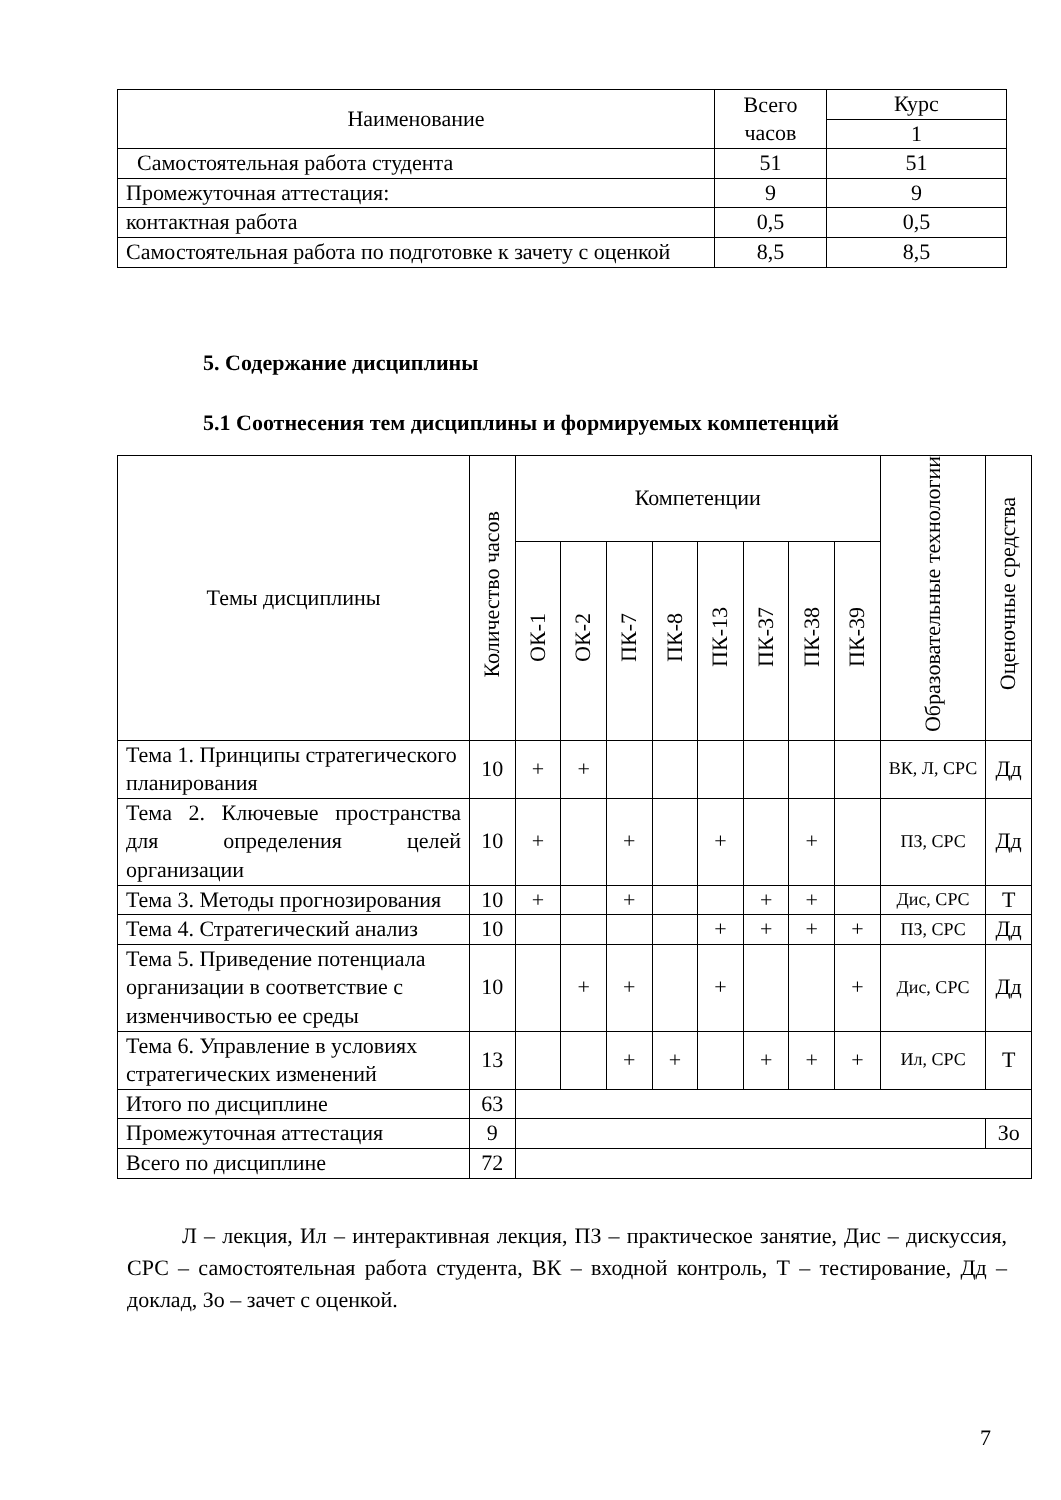| Наименование | Всего часов | Курс |
| --- | --- | --- |
| | | 1 |
| Самостоятельная работа студента | 51 | 51 |
| Промежуточная аттестация: | 9 | 9 |
| контактная работа | 0,5 | 0,5 |
| Самостоятельная работа по подготовке к зачету с оценкой | 8,5 | 8,5 |
5. Содержание дисциплины
5.1 Соотнесения тем дисциплины и формируемых компетенций
| Темы дисциплины | Количество часов | Компетенции | | | | | | | | Образовательные технологии | Оценочные средства |
| --- | --- | --- | --- | --- | --- | --- | --- | --- | --- | --- | --- |
| | | ОК-1 | ОК-2 | ПК-7 | ПК-8 | ПК-13 | ПК-37 | ПК-38 | ПК-39 | | |
| Тема 1. Принципы стратегического планирования | 10 | + | + | | | | | | | ВК, Л, СРС | Дд |
| Тема 2. Ключевые пространства для определения целей организации | 10 | + | | + | | + | | + | | ПЗ, СРС | Дд |
| Тема 3. Методы прогнозирования | 10 | + | | + | | | + | + | | Дис, СРС | Т |
| Тема 4. Стратегический анализ | 10 | | | | | + | + | + | + | ПЗ, СРС | Дд |
| Тема 5. Приведение потенциала организации в соответствие с изменчивостью ее среды | 10 | | + | + | | + | | | + | Дис, СРС | Дд |
| Тема 6. Управление в условиях стратегических изменений | 13 | | | + | + | | + | + | + | Ил, СРС | Т |
| Итого по дисциплине | 63 | | | | | | | | | | |
| Промежуточная аттестация | 9 | | | | | | | | | | Зо |
| Всего по дисциплине | 72 | | | | | | | | | | |
Л – лекция, Ил – интерактивная лекция, ПЗ – практическое занятие, Дис – дискуссия, СРС – самостоятельная работа студента, ВК – входной контроль, Т – тестирование, Дд – доклад, Зо – зачет с оценкой.
7